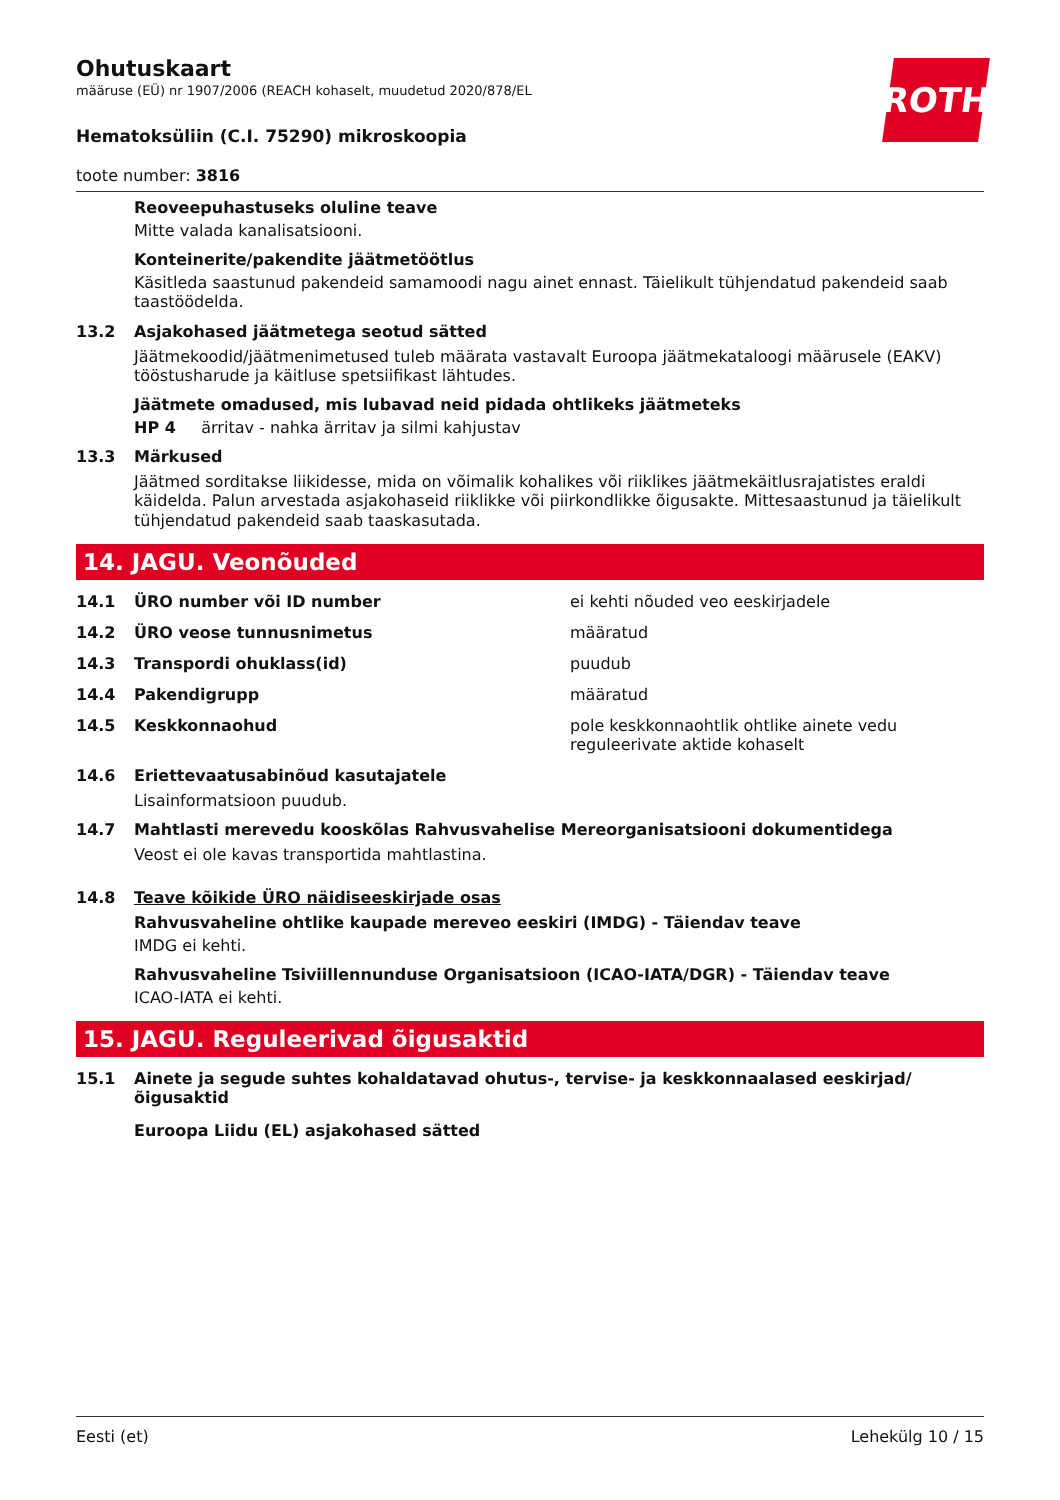ROTH
Ohutuskaart
määruse (EÜ) nr 1907/2006 (REACH kohaselt, muudetud 2020/878/EL
Hematoksüliin (C.I. 75290) mikroskoopia
toote number: 3816
Reoveepuhastuseks oluline teave
Mitte valada kanalisatsiooni.
Konteinerite/pakendite jäätmetöötlus
Käsitleda saastunud pakendeid samamoodi nagu ainet ennast. Täielikult tühjendatud pakendeid saab taastöödelda.
13.2 Asjakohased jäätmetega seotud sätted
Jäätmekoodid/jäätmenimetused tuleb määrata vastavalt Euroopa jäätmekataloogi määrusele (EAKV) tööstusharude ja käitluse spetsiifikast lähtudes.
Jäätmete omadused, mis lubavad neid pidada ohtlikeks jäätmeteks
HP 4 ärritav - nahka ärritav ja silmi kahjustav
13.3 Märkused
Jäätmed sorditakse liikidesse, mida on võimalik kohalikes või riiklikes jäätmekäitlusrajatistes eraldi käidelda. Palun arvestada asjakohaseid riiklikke või piirkondlikke õigusakte. Mittesaastunud ja täielikult tühjendatud pakendeid saab taaskasutada.
14. JAGU. Veonõuded
14.1 ÜRO number või ID number ei kehti nõuded veo eeskirjadele
14.2 ÜRO veose tunnusnimetus määratud
14.3 Transpordi ohuklass(id) puudub
14.4 Pakendigrupp määratud
14.5 Keskkonnaohud pole keskkonnaohtlik ohtlike ainete vedu reguleerivate aktide kohaselt
14.6 Eriettevaatusabinõud kasutajatele
Lisainformatsioon puudub.
14.7 Mahtlasti merevedu kooskõlas Rahvusvahelise Mereorganisatsiooni dokumentidega
Veost ei ole kavas transportida mahtlastina.
14.8 Teave kõikide ÜRO näidiseeskirjade osas
Rahvusvaheline ohtlike kaupade mereveo eeskiri (IMDG) - Täiendav teave
IMDG ei kehti.
Rahvusvaheline Tsiviillennunduse Organisatsioon (ICAO-IATA/DGR) - Täiendav teave
ICAO-IATA ei kehti.
15. JAGU. Reguleerivad õigusaktid
15.1 Ainete ja segude suhtes kohaldatavad ohutus-, tervise- ja keskkonnaalased eeskirjad/ õigusaktid
Euroopa Liidu (EL) asjakohased sätted
Eesti (et) Lehekülg 10 / 15